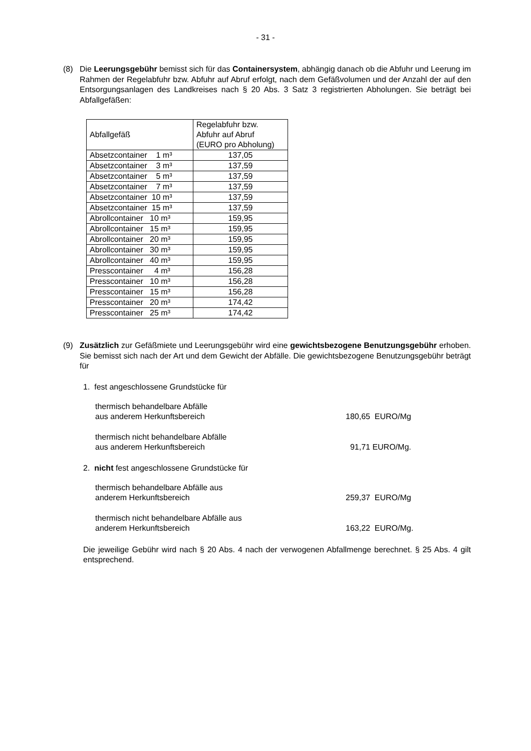- 31 -
(8) Die Leerungsgebühr bemisst sich für das Containersystem, abhängig danach ob die Abfuhr und Leerung im Rahmen der Regelabfuhr bzw. Abfuhr auf Abruf erfolgt, nach dem Gefäßvolumen und der Anzahl der auf den Entsorgungsanlagen des Landkreises nach § 20 Abs. 3 Satz 3 registrierten Abholungen. Sie beträgt bei Abfallgefäßen:
| Abfallgefäß | Regelabfuhr bzw. Abfuhr auf Abruf (EURO pro Abholung) |
| Absetzcontainer 1 m³ | 137,05 |
| Absetzcontainer 3 m³ | 137,59 |
| Absetzcontainer 5 m³ | 137,59 |
| Absetzcontainer 7 m³ | 137,59 |
| Absetzcontainer 10 m³ | 137,59 |
| Absetzcontainer 15 m³ | 137,59 |
| Abrollcontainer 10 m³ | 159,95 |
| Abrollcontainer 15 m³ | 159,95 |
| Abrollcontainer 20 m³ | 159,95 |
| Abrollcontainer 30 m³ | 159,95 |
| Abrollcontainer 40 m³ | 159,95 |
| Presscontainer 4 m³ | 156,28 |
| Presscontainer 10 m³ | 156,28 |
| Presscontainer 15 m³ | 156,28 |
| Presscontainer 20 m³ | 174,42 |
| Presscontainer 25 m³ | 174,42 |
(9) Zusätzlich zur Gefäßmiete und Leerungsgebühr wird eine gewichtsbezogene Benutzungsgebühr erhoben. Sie bemisst sich nach der Art und dem Gewicht der Abfälle. Die gewichtsbezogene Benutzungsgebühr beträgt für
1. fest angeschlossene Grundstücke für
thermisch behandelbare Abfälle
aus anderem Herkunftsbereich
180,65 EURO/Mg
thermisch nicht behandelbare Abfälle
aus anderem Herkunftsbereich
91,71 EURO/Mg.
2. nicht fest angeschlossene Grundstücke für
thermisch behandelbare Abfälle aus
anderem Herkunftsbereich
259,37 EURO/Mg
thermisch nicht behandelbare Abfälle aus
anderem Herkunftsbereich
163,22 EURO/Mg.
Die jeweilige Gebühr wird nach § 20 Abs. 4 nach der verwogenen Abfallmenge berechnet. § 25 Abs. 4 gilt entsprechend.